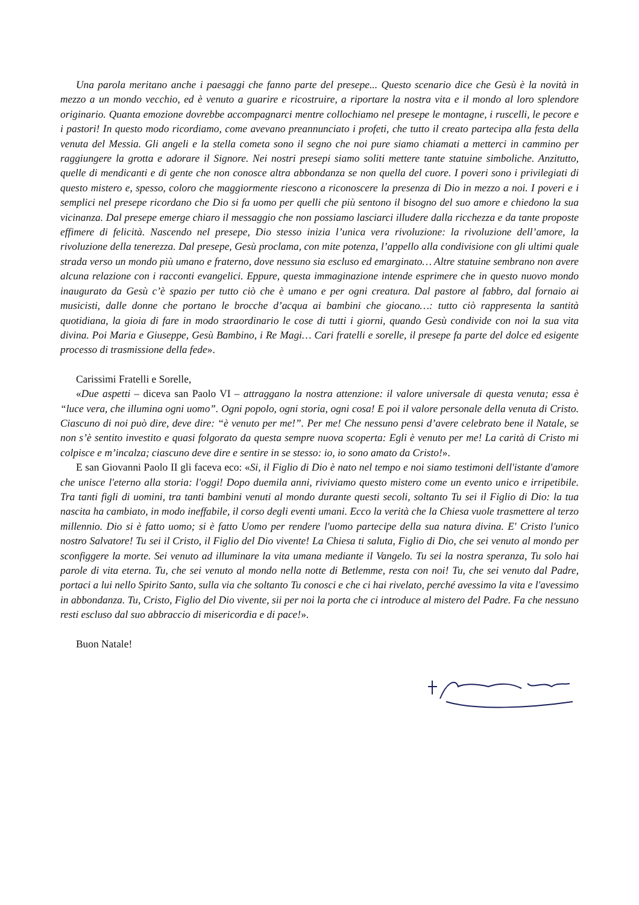Una parola meritano anche i paesaggi che fanno parte del presepe... Questo scenario dice che Gesù è la novità in mezzo a un mondo vecchio, ed è venuto a guarire e ricostruire, a riportare la nostra vita e il mondo al loro splendore originario. Quanta emozione dovrebbe accompagnarci mentre collochiamo nel presepe le montagne, i ruscelli, le pecore e i pastori! In questo modo ricordiamo, come avevano preannunciato i profeti, che tutto il creato partecipa alla festa della venuta del Messia. Gli angeli e la stella cometa sono il segno che noi pure siamo chiamati a metterci in cammino per raggiungere la grotta e adorare il Signore. Nei nostri presepi siamo soliti mettere tante statuine simboliche. Anzitutto, quelle di mendicanti e di gente che non conosce altra abbondanza se non quella del cuore. I poveri sono i privilegiati di questo mistero e, spesso, coloro che maggiormente riescono a riconoscere la presenza di Dio in mezzo a noi. I poveri e i semplici nel presepe ricordano che Dio si fa uomo per quelli che più sentono il bisogno del suo amore e chiedono la sua vicinanza. Dal presepe emerge chiaro il messaggio che non possiamo lasciarci illudere dalla ricchezza e da tante proposte effimere di felicità. Nascendo nel presepe, Dio stesso inizia l’unica vera rivoluzione: la rivoluzione dell’amore, la rivoluzione della tenerezza. Dal presepe, Gesù proclama, con mite potenza, l’appello alla condivisione con gli ultimi quale strada verso un mondo più umano e fraterno, dove nessuno sia escluso ed emarginato… Altre statuine sembrano non avere alcuna relazione con i racconti evangelici. Eppure, questa immaginazione intende esprimere che in questo nuovo mondo inaugurato da Gesù c’è spazio per tutto ciò che è umano e per ogni creatura. Dal pastore al fabbro, dal fornaio ai musicisti, dalle donne che portano le brocche d’acqua ai bambini che giocano…: tutto ciò rappresenta la santità quotidiana, la gioia di fare in modo straordinario le cose di tutti i giorni, quando Gesù condivide con noi la sua vita divina. Poi Maria e Giuseppe, Gesù Bambino, i Re Magi… Cari fratelli e sorelle, il presepe fa parte del dolce ed esigente processo di trasmissione della fede».
Carissimi Fratelli e Sorelle,
«Due aspetti – diceva san Paolo VI – attraggano la nostra attenzione: il valore universale di questa venuta; essa è “luce vera, che illumina ogni uomo”. Ogni popolo, ogni storia, ogni cosa! E poi il valore personale della venuta di Cristo. Ciascuno di noi può dire, deve dire: “è venuto per me!”. Per me! Che nessuno pensi d’avere celebrato bene il Natale, se non s’è sentito investito e quasi folgorato da questa sempre nuova scoperta: Egli è venuto per me! La carità di Cristo mi colpisce e m’incalza; ciascuno deve dire e sentire in se stesso: io, io sono amato da Cristo!».
E san Giovanni Paolo II gli faceva eco: «Si, il Figlio di Dio è nato nel tempo e noi siamo testimoni dell'istante d'amore che unisce l'eterno alla storia: l'oggi! Dopo duemila anni, riviviamo questo mistero come un evento unico e irripetibile. Tra tanti figli di uomini, tra tanti bambini venuti al mondo durante questi secoli, soltanto Tu sei il Figlio di Dio: la tua nascita ha cambiato, in modo ineffabile, il corso degli eventi umani. Ecco la verità che la Chiesa vuole trasmettere al terzo millennio. Dio si è fatto uomo; si è fatto Uomo per rendere l'uomo partecipe della sua natura divina. E' Cristo l'unico nostro Salvatore! Tu sei il Cristo, il Figlio del Dio vivente! La Chiesa ti saluta, Figlio di Dio, che sei venuto al mondo per sconfiggere la morte. Sei venuto ad illuminare la vita umana mediante il Vangelo. Tu sei la nostra speranza, Tu solo hai parole di vita eterna. Tu, che sei venuto al mondo nella notte di Betlemme, resta con noi! Tu, che sei venuto dal Padre, portaci a lui nello Spirito Santo, sulla via che soltanto Tu conosci e che ci hai rivelato, perché avessimo la vita e l'avessimo in abbondanza. Tu, Cristo, Figlio del Dio vivente, sii per noi la porta che ci introduce al mistero del Padre. Fa che nessuno resti escluso dal suo abbraccio di misericordia e di pace!».
Buon Natale!